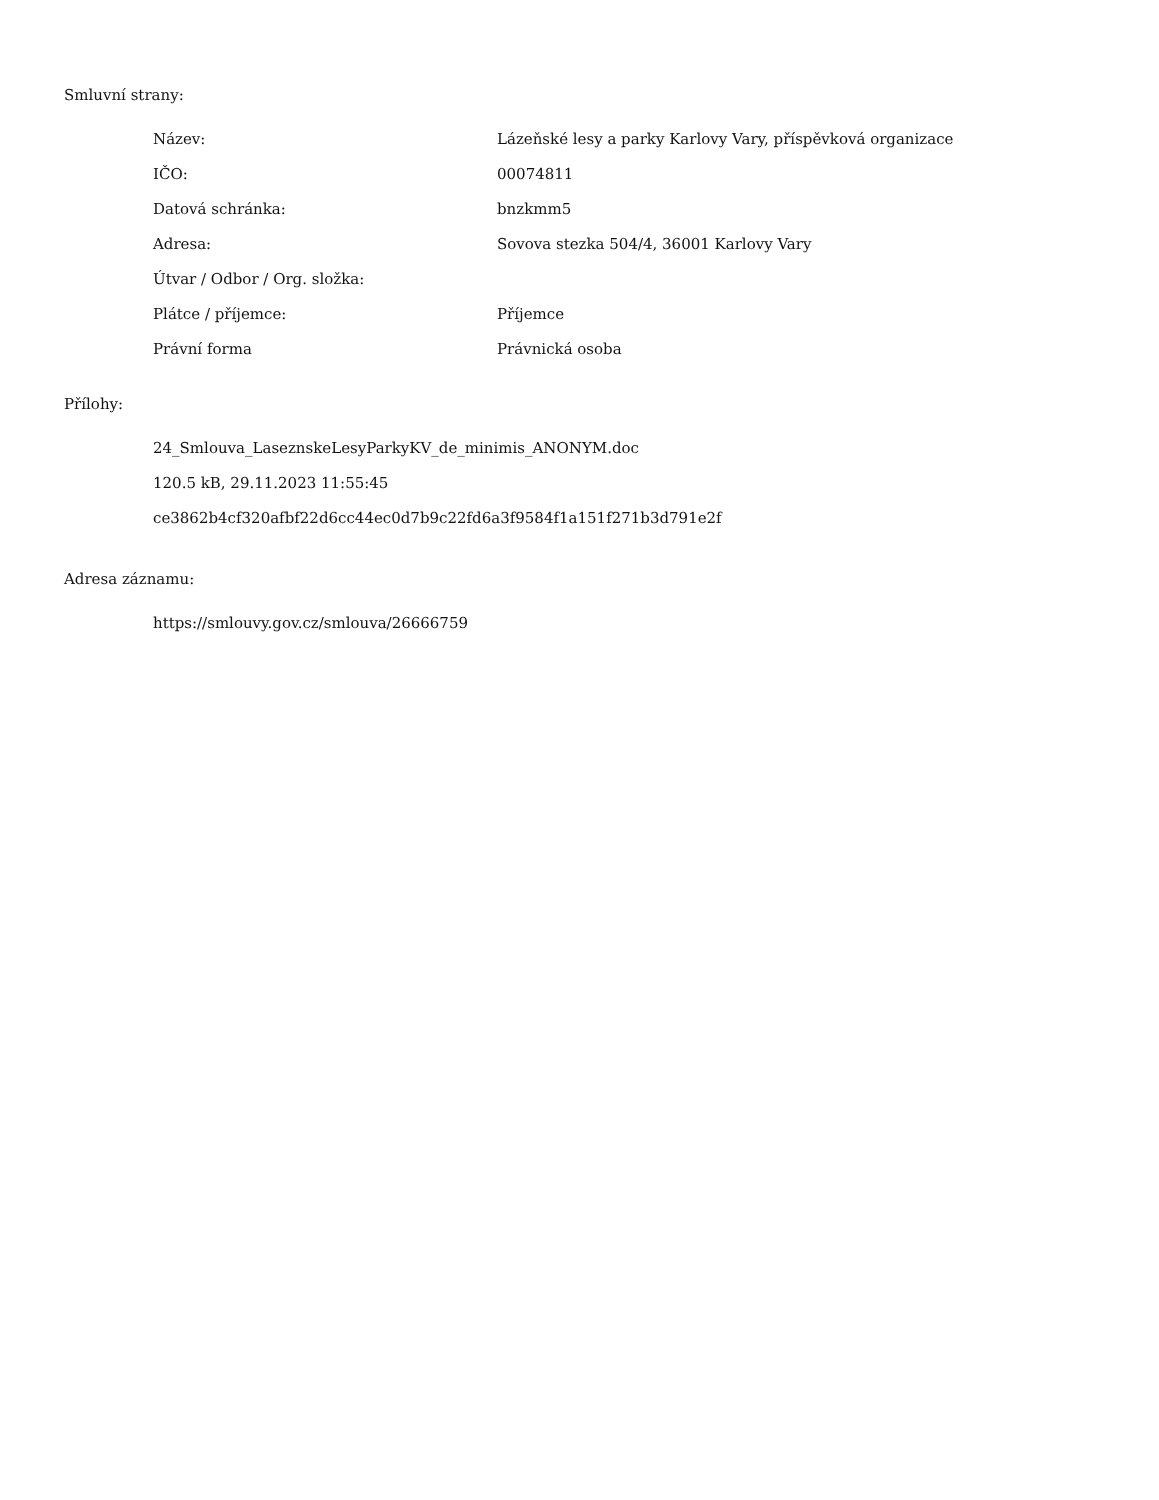Smluvní strany:
| Název: | Lázeňské lesy a parky Karlovy Vary, příspěvková organizace |
| IČO: | 00074811 |
| Datová schránka: | bnzkmm5 |
| Adresa: | Sovova stezka 504/4, 36001 Karlovy Vary |
| Útvar / Odbor / Org. složka: | |
| Plátce / příjemce: | Příjemce |
| Právní forma | Právnická osoba |
Přílohy:
24_Smlouva_LaseznskeLesyParkyKV_de_minimis_ANONYM.doc
120.5 kB, 29.11.2023 11:55:45
ce3862b4cf320afbf22d6cc44ec0d7b9c22fd6a3f9584f1a151f271b3d791e2f
Adresa záznamu:
https://smlouvy.gov.cz/smlouva/26666759